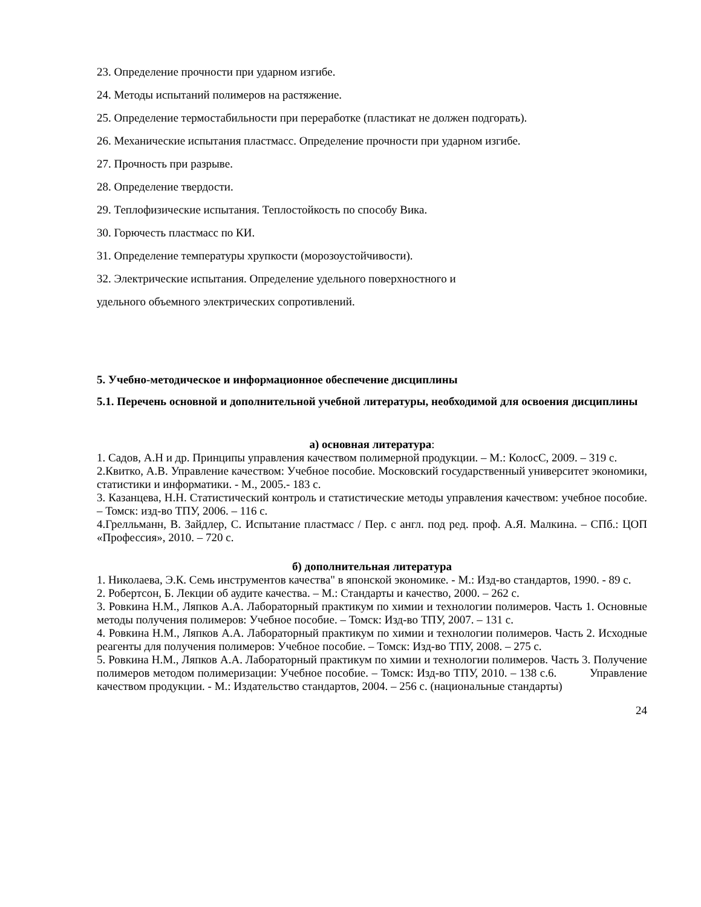23. Определение прочности при ударном изгибе.
24. Методы испытаний полимеров на растяжение.
25. Определение термостабильности при переработке (пластикат не должен подгорать).
26. Механические испытания пластмасс. Определение прочности при ударном изгибе.
27. Прочность при разрыве.
28. Определение твердости.
29. Теплофизические испытания. Теплостойкость по способу Вика.
30. Горючесть пластмасс по КИ.
31. Определение температуры хрупкости (морозоустойчивости).
32. Электрические испытания. Определение удельного поверхностного и
удельного объемного электрических сопротивлений.
5. Учебно-методическое и информационное обеспечение дисциплины
5.1. Перечень основной и дополнительной учебной литературы, необходимой для освоения дисциплины
а) основная литература:
1. Садов, А.Н и др. Принципы управления качеством полимерной продукции. – М.: КолосС, 2009. – 319 с.
2.Квитко, А.В. Управление качеством: Учебное пособие. Московский государственный университет экономики, статистики и информатики. - М., 2005.- 183 с.
3. Казанцева, Н.Н. Статистический контроль и статистические методы управления качеством: учебное пособие. – Томск: изд-во ТПУ, 2006. – 116 с.
4.Грелльманн, В. Зайдлер, С. Испытание пластмасс / Пер. с англ. под ред. проф. А.Я. Малкина. – СПб.: ЦОП «Профессия», 2010. – 720 с.
б) дополнительная литература
1. Николаева, Э.К. Семь инструментов качества" в японской экономике. - М.: Изд-во стандартов, 1990. - 89 с.
2. Робертсон, Б. Лекции об аудите качества. – М.: Стандарты и качество, 2000. – 262 с.
3. Ровкина Н.М., Ляпков А.А. Лабораторный практикум по химии и технологии полимеров. Часть 1. Основные методы получения полимеров: Учебное пособие. – Томск: Изд-во ТПУ, 2007. – 131 с.
4. Ровкина Н.М., Ляпков А.А. Лабораторный практикум по химии и технологии полимеров. Часть 2. Исходные реагенты для получения полимеров: Учебное пособие. – Томск: Изд-во ТПУ, 2008. – 275 с.
5. Ровкина Н.М., Ляпков А.А. Лабораторный практикум по химии и технологии полимеров. Часть 3. Получение полимеров методом полимеризации: Учебное пособие. – Томск: Изд-во ТПУ, 2010. – 138 с.6. Управление качеством продукции. - М.: Издательство стандартов, 2004. – 256 с. (национальные стандарты)
24